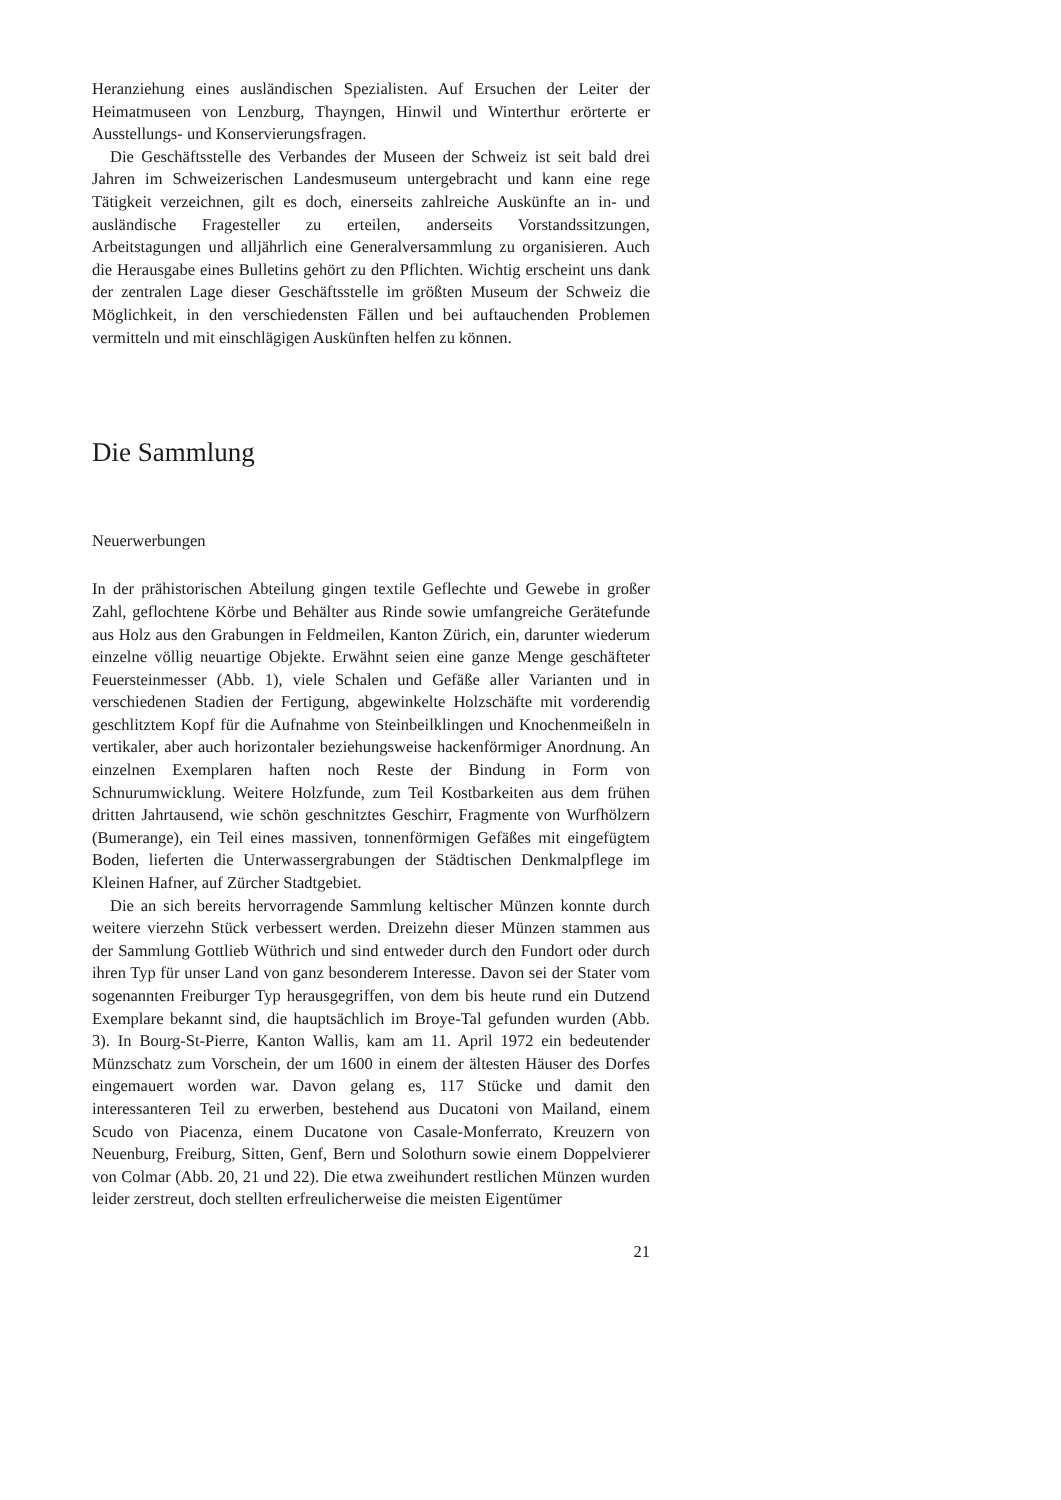Heranziehung eines ausländischen Spezialisten. Auf Ersuchen der Leiter der Heimatmuseen von Lenzburg, Thayngen, Hinwil und Winterthur erörterte er Ausstellungs- und Konservierungsfragen.
Die Geschäftsstelle des Verbandes der Museen der Schweiz ist seit bald drei Jahren im Schweizerischen Landesmuseum untergebracht und kann eine rege Tätigkeit verzeichnen, gilt es doch, einerseits zahlreiche Auskünfte an in- und ausländische Fragesteller zu erteilen, anderseits Vorstandssitzungen, Arbeitstagungen und alljährlich eine Generalversammlung zu organisieren. Auch die Herausgabe eines Bulletins gehört zu den Pflichten. Wichtig erscheint uns dank der zentralen Lage dieser Geschäftsstelle im größten Museum der Schweiz die Möglichkeit, in den verschiedensten Fällen und bei auftauchenden Problemen vermitteln und mit einschlägigen Auskünften helfen zu können.
Die Sammlung
Neuerwerbungen
In der prähistorischen Abteilung gingen textile Geflechte und Gewebe in großer Zahl, geflochtene Körbe und Behälter aus Rinde sowie umfangreiche Gerätefunde aus Holz aus den Grabungen in Feldmeilen, Kanton Zürich, ein, darunter wiederum einzelne völlig neuartige Objekte. Erwähnt seien eine ganze Menge geschäfteter Feuersteinmesser (Abb. 1), viele Schalen und Gefäße aller Varianten und in verschiedenen Stadien der Fertigung, abgewinkelte Holzschäfte mit vorderendig geschlitztem Kopf für die Aufnahme von Steinbeilklingen und Knochenmeißeln in vertikaler, aber auch horizontaler beziehungsweise hackenförmiger Anordnung. An einzelnen Exemplaren haften noch Reste der Bindung in Form von Schnurumwicklung. Weitere Holzfunde, zum Teil Kostbarkeiten aus dem frühen dritten Jahrtausend, wie schön geschnitztes Geschirr, Fragmente von Wurfhölzern (Bumerange), ein Teil eines massiven, tonnenförmigen Gefäßes mit eingefügtem Boden, lieferten die Unterwassergrabungen der Städtischen Denkmalpflege im Kleinen Hafner, auf Zürcher Stadtgebiet.
Die an sich bereits hervorragende Sammlung keltischer Münzen konnte durch weitere vierzehn Stück verbessert werden. Dreizehn dieser Münzen stammen aus der Sammlung Gottlieb Wüthrich und sind entweder durch den Fundort oder durch ihren Typ für unser Land von ganz besonderem Interesse. Davon sei der Stater vom sogenannten Freiburger Typ herausgegriffen, von dem bis heute rund ein Dutzend Exemplare bekannt sind, die hauptsächlich im Broye-Tal gefunden wurden (Abb. 3). In Bourg-St-Pierre, Kanton Wallis, kam am 11. April 1972 ein bedeutender Münzschatz zum Vorschein, der um 1600 in einem der ältesten Häuser des Dorfes eingemauert worden war. Davon gelang es, 117 Stücke und damit den interessanteren Teil zu erwerben, bestehend aus Ducatoni von Mailand, einem Scudo von Piacenza, einem Ducatone von Casale-Monferrato, Kreuzern von Neuenburg, Freiburg, Sitten, Genf, Bern und Solothurn sowie einem Doppelvierer von Colmar (Abb. 20, 21 und 22). Die etwa zweihundert restlichen Münzen wurden leider zerstreut, doch stellten erfreulicherweise die meisten Eigentümer
21